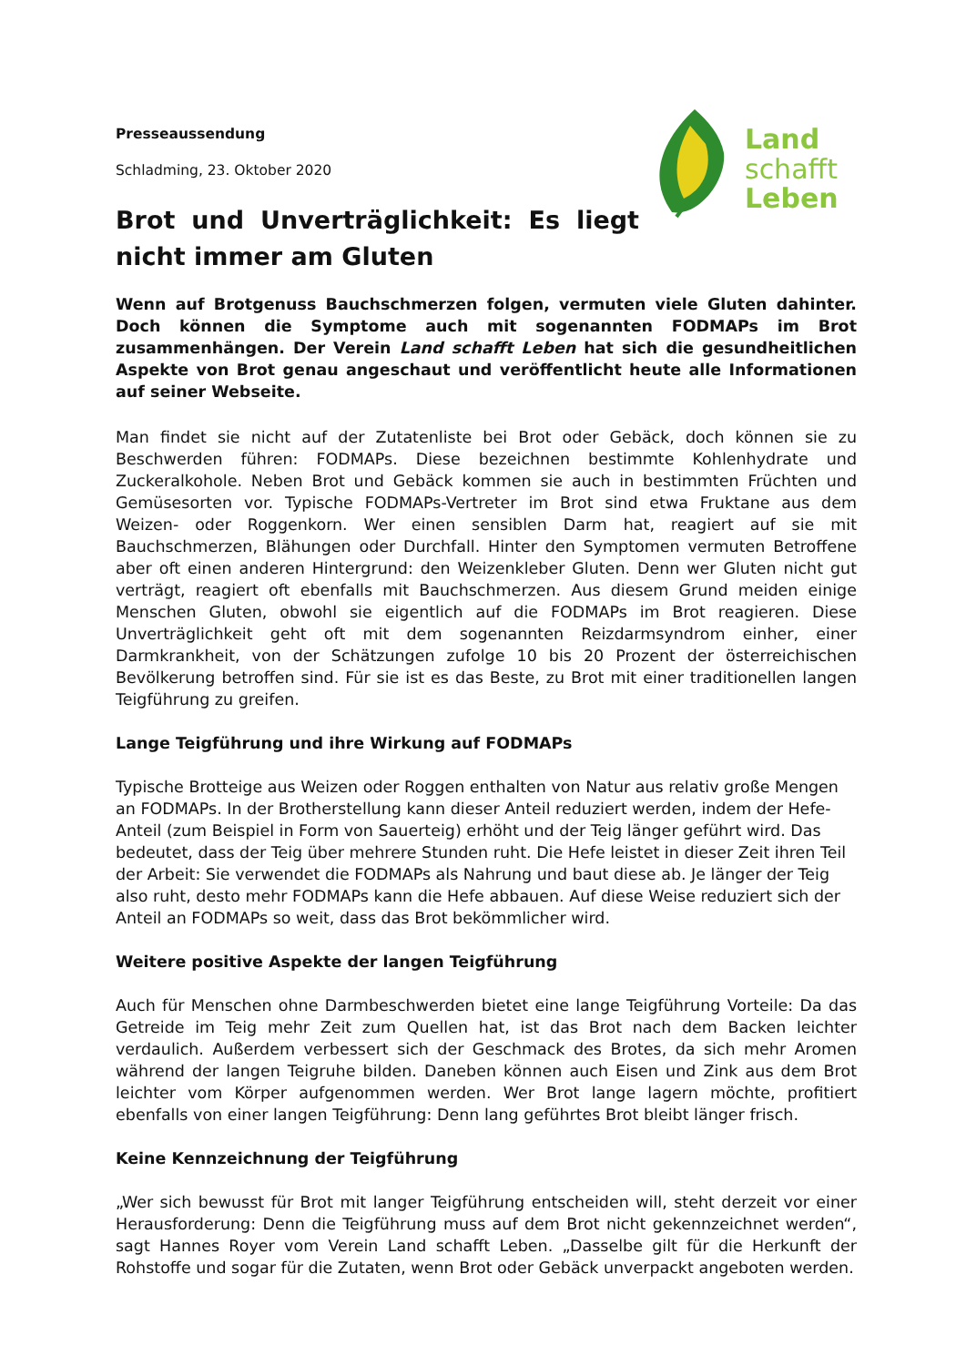Land
schafft
Leben
Presseaussendung
Schladming, 23. Oktober 2020
Brot und Unverträglichkeit: Es liegt nicht immer am Gluten
Wenn auf Brotgenuss Bauchschmerzen folgen, vermuten viele Gluten dahinter. Doch können die Symptome auch mit sogenannten FODMAPs im Brot zusammenhängen. Der Verein Land schafft Leben hat sich die gesundheitlichen Aspekte von Brot genau angeschaut und veröffentlicht heute alle Informationen auf seiner Webseite.
Man findet sie nicht auf der Zutatenliste bei Brot oder Gebäck, doch können sie zu Beschwerden führen: FODMAPs. Diese bezeichnen bestimmte Kohlenhydrate und Zuckeralkohole. Neben Brot und Gebäck kommen sie auch in bestimmten Früchten und Gemüsesorten vor. Typische FODMAPs-Vertreter im Brot sind etwa Fruktane aus dem Weizen- oder Roggenkorn. Wer einen sensiblen Darm hat, reagiert auf sie mit Bauchschmerzen, Blähungen oder Durchfall. Hinter den Symptomen vermuten Betroffene aber oft einen anderen Hintergrund: den Weizenkleber Gluten. Denn wer Gluten nicht gut verträgt, reagiert oft ebenfalls mit Bauchschmerzen. Aus diesem Grund meiden einige Menschen Gluten, obwohl sie eigentlich auf die FODMAPs im Brot reagieren. Diese Unverträglichkeit geht oft mit dem sogenannten Reizdarmsyndrom einher, einer Darmkrankheit, von der Schätzungen zufolge 10 bis 20 Prozent der österreichischen Bevölkerung betroffen sind. Für sie ist es das Beste, zu Brot mit einer traditionellen langen Teigführung zu greifen.
Lange Teigführung und ihre Wirkung auf FODMAPs
Typische Brotteige aus Weizen oder Roggen enthalten von Natur aus relativ große Mengen an FODMAPs. In der Brotherstellung kann dieser Anteil reduziert werden, indem der Hefe-Anteil (zum Beispiel in Form von Sauerteig) erhöht und der Teig länger geführt wird. Das bedeutet, dass der Teig über mehrere Stunden ruht. Die Hefe leistet in dieser Zeit ihren Teil der Arbeit: Sie verwendet die FODMAPs als Nahrung und baut diese ab. Je länger der Teig also ruht, desto mehr FODMAPs kann die Hefe abbauen. Auf diese Weise reduziert sich der Anteil an FODMAPs so weit, dass das Brot bekömmlicher wird.
Weitere positive Aspekte der langen Teigführung
Auch für Menschen ohne Darmbeschwerden bietet eine lange Teigführung Vorteile: Da das Getreide im Teig mehr Zeit zum Quellen hat, ist das Brot nach dem Backen leichter verdaulich. Außerdem verbessert sich der Geschmack des Brotes, da sich mehr Aromen während der langen Teigruhe bilden. Daneben können auch Eisen und Zink aus dem Brot leichter vom Körper aufgenommen werden. Wer Brot lange lagern möchte, profitiert ebenfalls von einer langen Teigführung: Denn lang geführtes Brot bleibt länger frisch.
Keine Kennzeichnung der Teigführung
„Wer sich bewusst für Brot mit langer Teigführung entscheiden will, steht derzeit vor einer Herausforderung: Denn die Teigführung muss auf dem Brot nicht gekennzeichnet werden“, sagt Hannes Royer vom Verein Land schafft Leben. „Dasselbe gilt für die Herkunft der Rohstoffe und sogar für die Zutaten, wenn Brot oder Gebäck unverpackt angeboten werden.